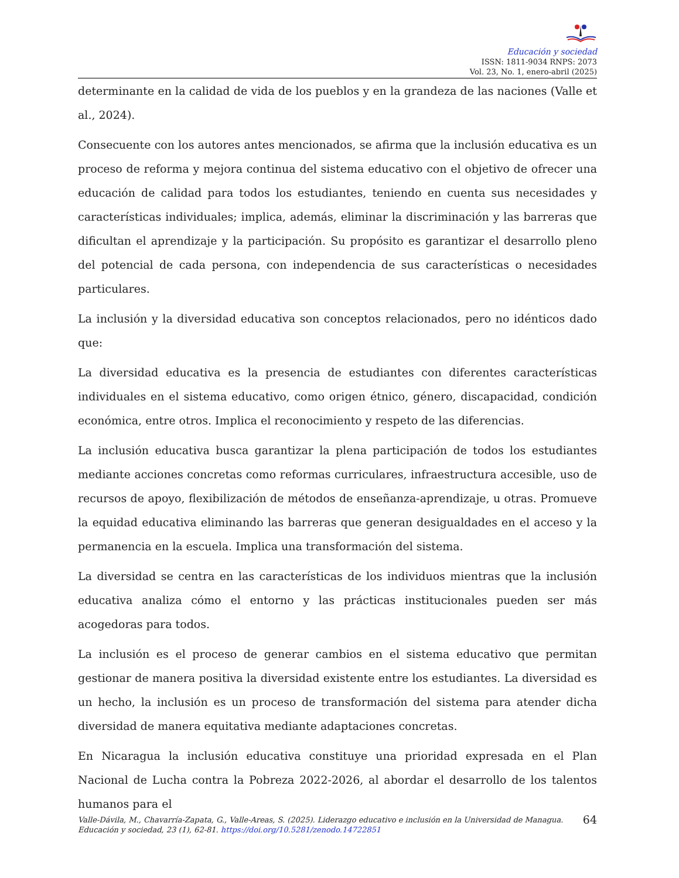Educación y sociedad
ISSN: 1811-9034 RNPS: 2073
Vol. 23, No. 1, enero-abril (2025)
determinante en la calidad de vida de los pueblos y en la grandeza de las naciones (Valle et al., 2024).
Consecuente con los autores antes mencionados, se afirma que la inclusión educativa es un proceso de reforma y mejora continua del sistema educativo con el objetivo de ofrecer una educación de calidad para todos los estudiantes, teniendo en cuenta sus necesidades y características individuales; implica, además, eliminar la discriminación y las barreras que dificultan el aprendizaje y la participación. Su propósito es garantizar el desarrollo pleno del potencial de cada persona, con independencia de sus características o necesidades particulares.
La inclusión y la diversidad educativa son conceptos relacionados, pero no idénticos dado que:
La diversidad educativa es la presencia de estudiantes con diferentes características individuales en el sistema educativo, como origen étnico, género, discapacidad, condición económica, entre otros. Implica el reconocimiento y respeto de las diferencias.
La inclusión educativa busca garantizar la plena participación de todos los estudiantes mediante acciones concretas como reformas curriculares, infraestructura accesible, uso de recursos de apoyo, flexibilización de métodos de enseñanza-aprendizaje, u otras. Promueve la equidad educativa eliminando las barreras que generan desigualdades en el acceso y la permanencia en la escuela. Implica una transformación del sistema.
La diversidad se centra en las características de los individuos mientras que la inclusión educativa analiza cómo el entorno y las prácticas institucionales pueden ser más acogedoras para todos.
La inclusión es el proceso de generar cambios en el sistema educativo que permitan gestionar de manera positiva la diversidad existente entre los estudiantes. La diversidad es un hecho, la inclusión es un proceso de transformación del sistema para atender dicha diversidad de manera equitativa mediante adaptaciones concretas.
En Nicaragua la inclusión educativa constituye una prioridad expresada en el Plan Nacional de Lucha contra la Pobreza 2022-2026, al abordar el desarrollo de los talentos humanos para el
Valle-Dávila, M., Chavarría-Zapata, G., Valle-Areas, S. (2025). Liderazgo educativo e inclusión en la Universidad de Managua. Educación y sociedad, 23 (1), 62-81. https://doi.org/10.5281/zenodo.14722851
64